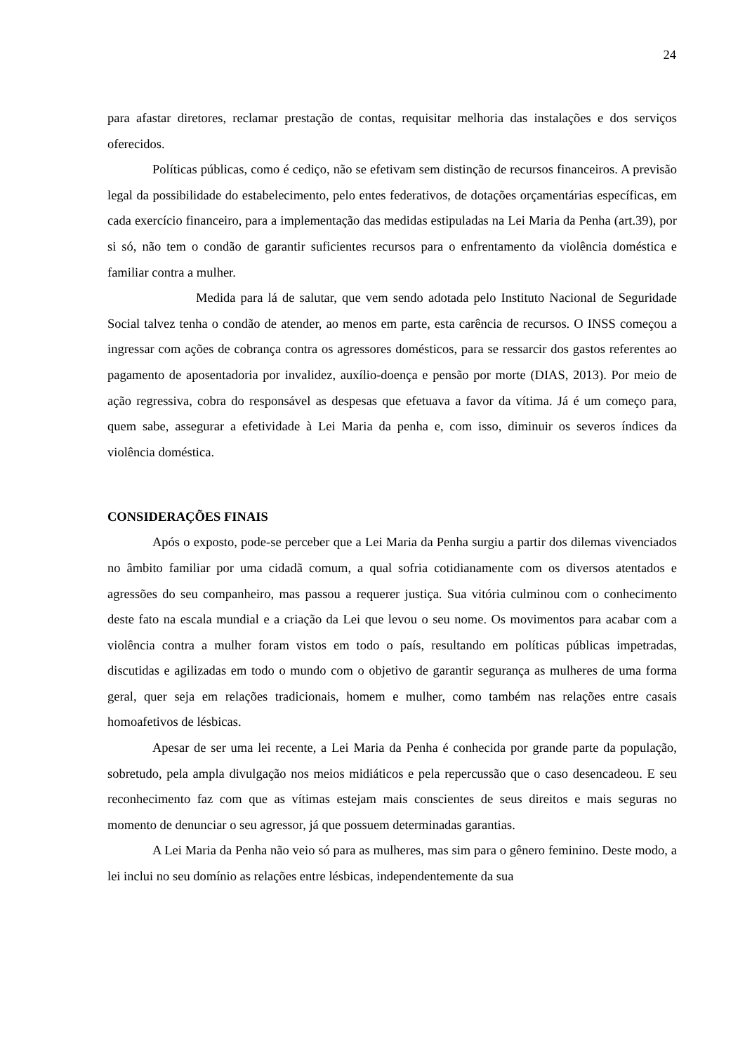24
para afastar diretores, reclamar prestação de contas, requisitar melhoria das instalações e dos serviços oferecidos.
Políticas públicas, como é cediço, não se efetivam sem distinção de recursos financeiros. A previsão legal da possibilidade do estabelecimento, pelo entes federativos, de dotações orçamentárias específicas, em cada exercício financeiro, para a implementação das medidas estipuladas na Lei Maria da Penha (art.39), por si só, não tem o condão de garantir suficientes recursos para o enfrentamento da violência doméstica e familiar contra a mulher.
Medida para lá de salutar, que vem sendo adotada pelo Instituto Nacional de Seguridade Social talvez tenha o condão de atender, ao menos em parte, esta carência de recursos. O INSS começou a ingressar com ações de cobrança contra os agressores domésticos, para se ressarcir dos gastos referentes ao pagamento de aposentadoria por invalidez, auxílio-doença e pensão por morte (DIAS, 2013). Por meio de ação regressiva, cobra do responsável as despesas que efetuava a favor da vítima. Já é um começo para, quem sabe, assegurar a efetividade à Lei Maria da penha e, com isso, diminuir os severos índices da violência doméstica.
CONSIDERAÇÕES FINAIS
Após o exposto, pode-se perceber que a Lei Maria da Penha surgiu a partir dos dilemas vivenciados no âmbito familiar por uma cidadã comum, a qual sofria cotidianamente com os diversos atentados e agressões do seu companheiro, mas passou a requerer justiça. Sua vitória culminou com o conhecimento deste fato na escala mundial e a criação da Lei que levou o seu nome. Os movimentos para acabar com a violência contra a mulher foram vistos em todo o país, resultando em políticas públicas impetradas, discutidas e agilizadas em todo o mundo com o objetivo de garantir segurança as mulheres de uma forma geral, quer seja em relações tradicionais, homem e mulher, como também nas relações entre casais homoafetivos de lésbicas.
Apesar de ser uma lei recente, a Lei Maria da Penha é conhecida por grande parte da população, sobretudo, pela ampla divulgação nos meios midiáticos e pela repercussão que o caso desencadeou. E seu reconhecimento faz com que as vítimas estejam mais conscientes de seus direitos e mais seguras no momento de denunciar o seu agressor, já que possuem determinadas garantias.
A Lei Maria da Penha não veio só para as mulheres, mas sim para o gênero feminino. Deste modo, a lei inclui no seu domínio as relações entre lésbicas, independentemente da sua